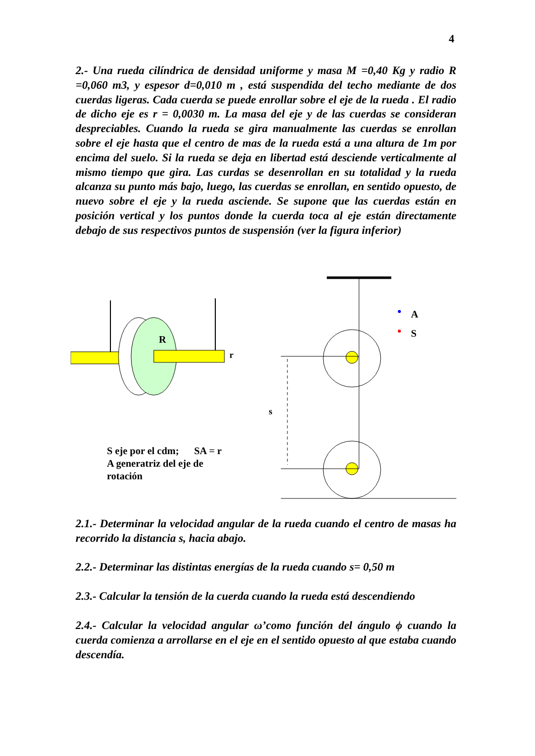4
2.- Una rueda cilíndrica de densidad uniforme y masa M =0,40 Kg y radio R =0,060 m3, y espesor d=0,010 m , está suspendida del techo mediante de dos cuerdas ligeras. Cada cuerda se puede enrollar sobre el eje de la rueda . El radio de dicho eje es r = 0,0030 m. La masa del eje y de las cuerdas se consideran despreciables. Cuando la rueda se gira manualmente las cuerdas se enrollan sobre el eje hasta que el centro de mas de la rueda está a una altura de 1m por encima del suelo. Si la rueda se deja en libertad está desciende verticalmente al mismo tiempo que gira. Las curdas se desenrollan en su totalidad y la rueda alcanza su punto más bajo, luego, las cuerdas se enrollan, en sentido opuesto, de nuevo sobre el eje y la rueda asciende. Se supone que las cuerdas están en posición vertical y los puntos donde la cuerda toca al eje están directamente debajo de sus respectivos puntos de suspensión (ver la figura inferior)
R
r
A
S
s
S eje por el cdm; SA = r
A generatriz del eje de
rotación
2.1.- Determinar la velocidad angular de la rueda cuando el centro de masas ha recorrido la distancia s, hacia abajo.
2.2.- Determinar las distintas energías de la rueda cuando s= 0,50 m
2.3.- Calcular la tensión de la cuerda cuando la rueda está descendiendo
2.4.- Calcular la velocidad angular ω’como función del ángulo ϕ cuando la cuerda comienza a arrollarse en el eje en el sentido opuesto al que estaba cuando descendía.